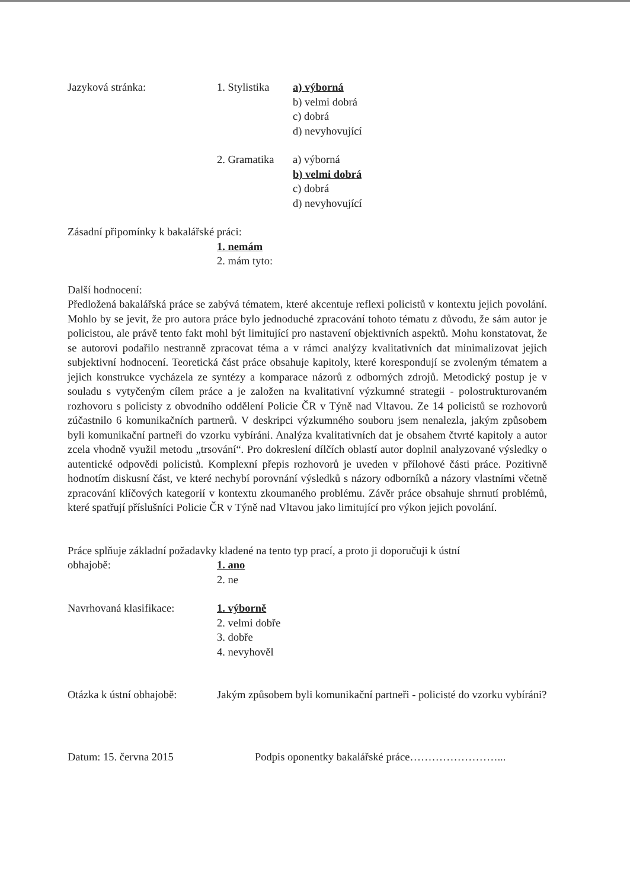Jazyková stránka: 1. Stylistika
a) výborná
b) velmi dobrá
c) dobrá
d) nevyhovující
2. Gramatika
a) výborná
b) velmi dobrá
c) dobrá
d) nevyhovující
Zásadní připomínky k bakalářské práci:
1. nemám
2. mám tyto:
Další hodnocení:
Předložená bakalářská práce se zabývá tématem, které akcentuje reflexi policistů v kontextu jejich povolání. Mohlo by se jevit, že pro autora práce bylo jednoduché zpracování tohoto tématu z důvodu, že sám autor je policistou, ale právě tento fakt mohl být limitující pro nastavení objektivních aspektů. Mohu konstatovat, že se autorovi podařilo nestranně zpracovat téma a v rámci analýzy kvalitativních dat minimalizovat jejich subjektivní hodnocení. Teoretická část práce obsahuje kapitoly, které korespondují se zvoleným tématem a jejich konstrukce vycházela ze syntézy a komparace názorů z odborných zdrojů. Metodický postup je v souladu s vytyčeným cílem práce a je založen na kvalitativní výzkumné strategii - polostrukturovaném rozhovoru s policisty z obvodního oddělení Policie ČR v Týně nad Vltavou. Ze 14 policistů se rozhovorů zúčastnilo 6 komunikačních partnerů. V deskripci výzkumného souboru jsem nenalezla, jakým způsobem byli komunikační partneři do vzorku vybíráni. Analýza kvalitativních dat je obsahem čtvrté kapitoly a autor zcela vhodně využil metodu „trsování“. Pro dokreslení dílčích oblastí autor doplnil analyzované výsledky o autentické odpovědi policistů. Komplexní přepis rozhovorů je uveden v přílohové části práce. Pozitivně hodnotím diskusní část, ve které nechybí porovnání výsledků s názory odborníků a názory vlastními včetně zpracování klíčových kategorií v kontextu zkoumaného problému. Závěr práce obsahuje shrnutí problémů, které spatřují příslušníci Policie ČR v Týně nad Vltavou jako limitující pro výkon jejich povolání.
Práce splňuje základní požadavky kladené na tento typ prací, a proto ji doporučuji k ústní
obhajobě: 1. ano
2. ne
Navrhovaná klasifikace:
1. výborně
2. velmi dobře
3. dobře
4. nevyhověl
Otázka k ústní obhajobě:
Jakým způsobem byli komunikační partneři - policisté do vzorku vybíráni?
Datum: 15. června 2015 Podpis oponentky bakalářské práce……………………...